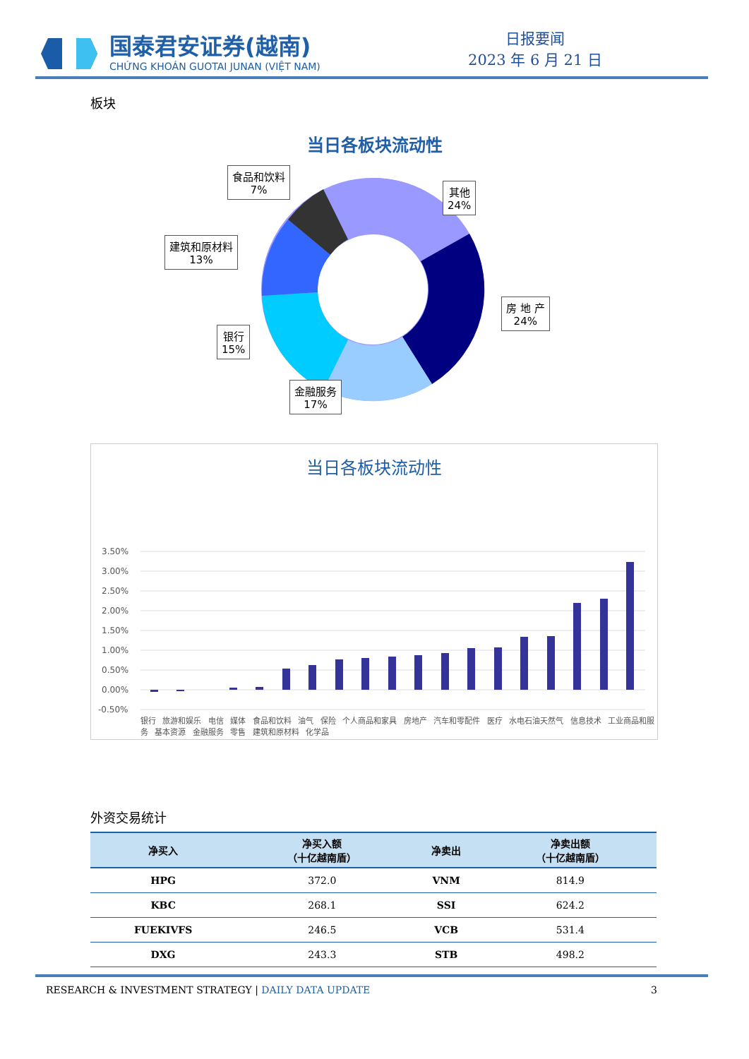国泰君安证券(越南)
CHỨNG KHOÁN GUOTAI JUNAN (VIỆT NAM)
日报要闻
2023 年 6 月 21 日
板块
当日各板块流动性
食品和饮料
7%
其他
24%
建筑和原材料
13%
房 地 产
24%
银行
15%
金融服务
17%
当日各板块流动性
3.50%
3.00%
2.50%
2.00%
1.50%
1.00%
0.50%
0.00%
-0.50%
银行 旅游和娱乐 电信 媒体 食品和饮料 油气 保险 个人商品和家具 房地产 汽车和零配件 医疗 水电石油天然气 信息技术 工业商品和服务 基本资源 金融服务 零售 建筑和原材料 化学品
外资交易统计
| 净买入 | 净买入额 （十亿越南盾） | 净卖出 | 净卖出额 （十亿越南盾） |
| --- | --- | --- | --- |
| HPG | 372.0 | VNM | 814.9 |
| KBC | 268.1 | SSI | 624.2 |
| FUEKIVFS | 246.5 | VCB | 531.4 |
| DXG | 243.3 | STB | 498.2 |
RESEARCH & INVESTMENT STRATEGY | DAILY DATA UPDATE 3